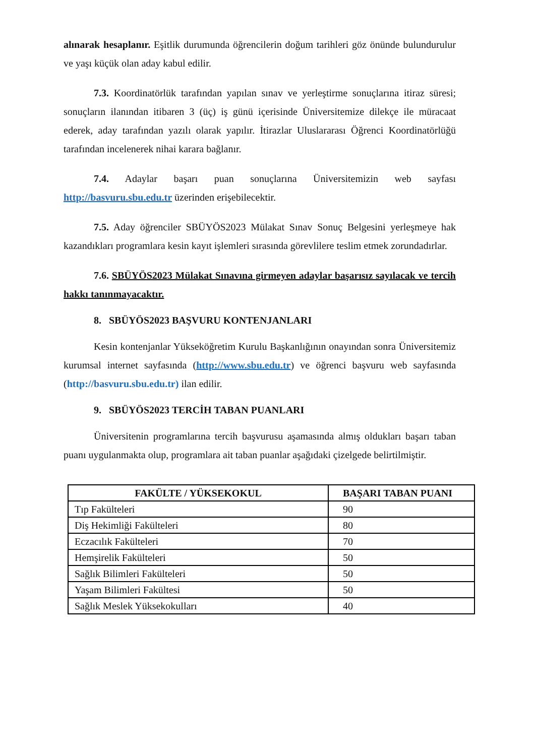alınarak hesaplanır. Eşitlik durumunda öğrencilerin doğum tarihleri göz önünde bulundurulur ve yaşı küçük olan aday kabul edilir.
7.3. Koordinatörlük tarafından yapılan sınav ve yerleştirme sonuçlarına itiraz süresi; sonuçların ilanından itibaren 3 (üç) iş günü içerisinde Üniversitemize dilekçe ile müracaat ederek, aday tarafından yazılı olarak yapılır. İtirazlar Uluslararası Öğrenci Koordinatörlüğü tarafından incelenerek nihai karara bağlanır.
7.4. Adaylar başarı puan sonuçlarına Üniversitemizin web sayfası http://basvuru.sbu.edu.tr üzerinden erişebilecektir.
7.5. Aday öğrenciler SBÜYÖS2023 Mülakat Sınav Sonuç Belgesini yerleşmeye hak kazandıkları programlara kesin kayıt işlemleri sırasında görevlilere teslim etmek zorundadırlar.
7.6. SBÜYÖS2023 Mülakat Sınavına girmeyen adaylar başarısız sayılacak ve tercih hakkı tanınmayacaktır.
8. SBÜYÖS2023 BAŞVURU KONTENJANLARI
Kesin kontenjanlar Yükseköğretim Kurulu Başkanlığının onayından sonra Üniversitemiz kurumsal internet sayfasında (http://www.sbu.edu.tr) ve öğrenci başvuru web sayfasında (http://basvuru.sbu.edu.tr) ilan edilir.
9. SBÜYÖS2023 TERCİH TABAN PUANLARI
Üniversitenin programlarına tercih başvurusu aşamasında almış oldukları başarı taban puanı uygulanmakta olup, programlara ait taban puanlar aşağıdaki çizelgede belirtilmiştir.
| FAKÜLTE / YÜKSEKOKUL | BAŞARI TABAN PUANI |
| --- | --- |
| Tıp Fakülteleri | 90 |
| Diş Hekimliği Fakülteleri | 80 |
| Eczacılık Fakülteleri | 70 |
| Hemşirelik Fakülteleri | 50 |
| Sağlık Bilimleri Fakülteleri | 50 |
| Yaşam Bilimleri Fakültesi | 50 |
| Sağlık Meslek Yüksekokulları | 40 |